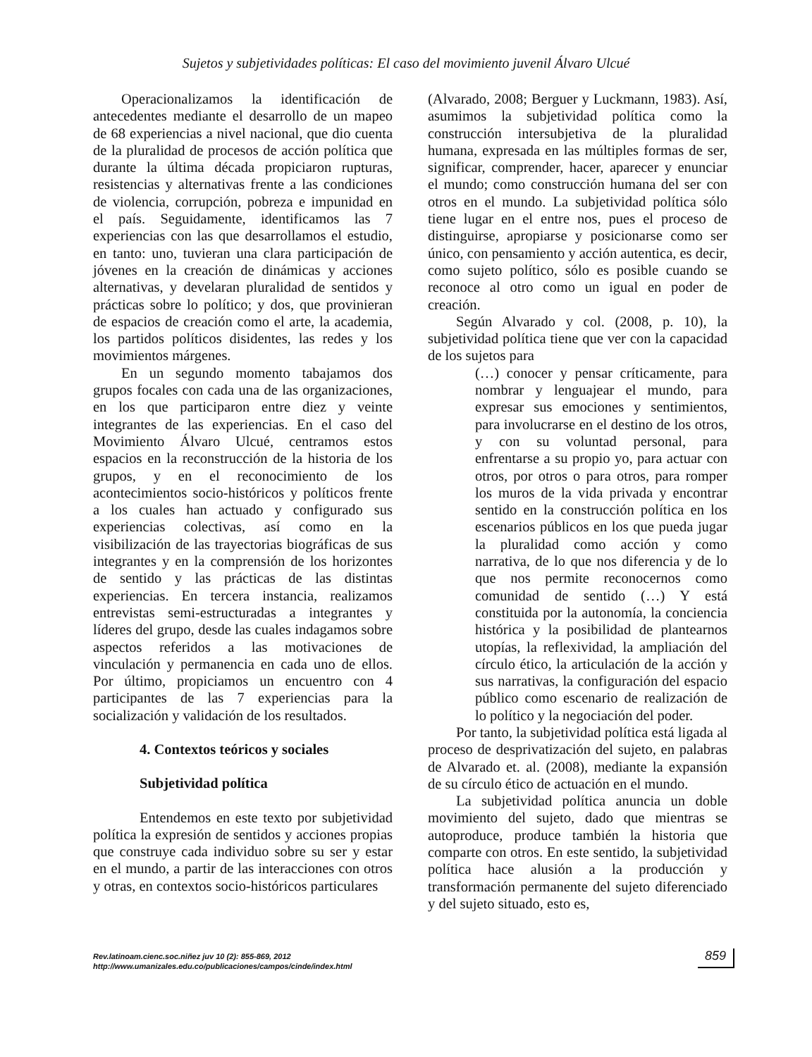Sujetos y subjetividades políticas: El caso del movimiento juvenil Álvaro Ulcué
Operacionalizamos la identificación de antecedentes mediante el desarrollo de un mapeo de 68 experiencias a nivel nacional, que dio cuenta de la pluralidad de procesos de acción política que durante la última década propiciaron rupturas, resistencias y alternativas frente a las condiciones de violencia, corrupción, pobreza e impunidad en el país. Seguidamente, identificamos las 7 experiencias con las que desarrollamos el estudio, en tanto: uno, tuvieran una clara participación de jóvenes en la creación de dinámicas y acciones alternativas, y develaran pluralidad de sentidos y prácticas sobre lo político; y dos, que provinieran de espacios de creación como el arte, la academia, los partidos políticos disidentes, las redes y los movimientos márgenes.
En un segundo momento tabajamos dos grupos focales con cada una de las organizaciones, en los que participaron entre diez y veinte integrantes de las experiencias. En el caso del Movimiento Álvaro Ulcué, centramos estos espacios en la reconstrucción de la historia de los grupos, y en el reconocimiento de los acontecimientos socio-históricos y políticos frente a los cuales han actuado y configurado sus experiencias colectivas, así como en la visibilización de las trayectorias biográficas de sus integrantes y en la comprensión de los horizontes de sentido y las prácticas de las distintas experiencias. En tercera instancia, realizamos entrevistas semi-estructuradas a integrantes y líderes del grupo, desde las cuales indagamos sobre aspectos referidos a las motivaciones de vinculación y permanencia en cada uno de ellos. Por último, propiciamos un encuentro con 4 participantes de las 7 experiencias para la socialización y validación de los resultados.
4. Contextos teóricos y sociales
Subjetividad política
Entendemos en este texto por subjetividad política la expresión de sentidos y acciones propias que construye cada individuo sobre su ser y estar en el mundo, a partir de las interacciones con otros y otras, en contextos socio-históricos particulares
(Alvarado, 2008; Berguer y Luckmann, 1983). Así, asumimos la subjetividad política como la construcción intersubjetiva de la pluralidad humana, expresada en las múltiples formas de ser, significar, comprender, hacer, aparecer y enunciar el mundo; como construcción humana del ser con otros en el mundo. La subjetividad política sólo tiene lugar en el entre nos, pues el proceso de distinguirse, apropiarse y posicionarse como ser único, con pensamiento y acción autentica, es decir, como sujeto político, sólo es posible cuando se reconoce al otro como un igual en poder de creación.
Según Alvarado y col. (2008, p. 10), la subjetividad política tiene que ver con la capacidad de los sujetos para
(…) conocer y pensar críticamente, para nombrar y lenguajear el mundo, para expresar sus emociones y sentimientos, para involucrarse en el destino de los otros, y con su voluntad personal, para enfrentarse a su propio yo, para actuar con otros, por otros o para otros, para romper los muros de la vida privada y encontrar sentido en la construcción política en los escenarios públicos en los que pueda jugar la pluralidad como acción y como narrativa, de lo que nos diferencia y de lo que nos permite reconocernos como comunidad de sentido (…) Y está constituida por la autonomía, la conciencia histórica y la posibilidad de plantearnos utopías, la reflexividad, la ampliación del círculo ético, la articulación de la acción y sus narrativas, la configuración del espacio público como escenario de realización de lo político y la negociación del poder.
Por tanto, la subjetividad política está ligada al proceso de desprivatización del sujeto, en palabras de Alvarado et. al. (2008), mediante la expansión de su círculo ético de actuación en el mundo.
La subjetividad política anuncia un doble movimiento del sujeto, dado que mientras se autoproduce, produce también la historia que comparte con otros. En este sentido, la subjetividad política hace alusión a la producción y transformación permanente del sujeto diferenciado y del sujeto situado, esto es,
Rev.latinoam.cienc.soc.niñez juv 10 (2): 855-869, 2012
http://www.umanizales.edu.co/publicaciones/campos/cinde/index.html
859